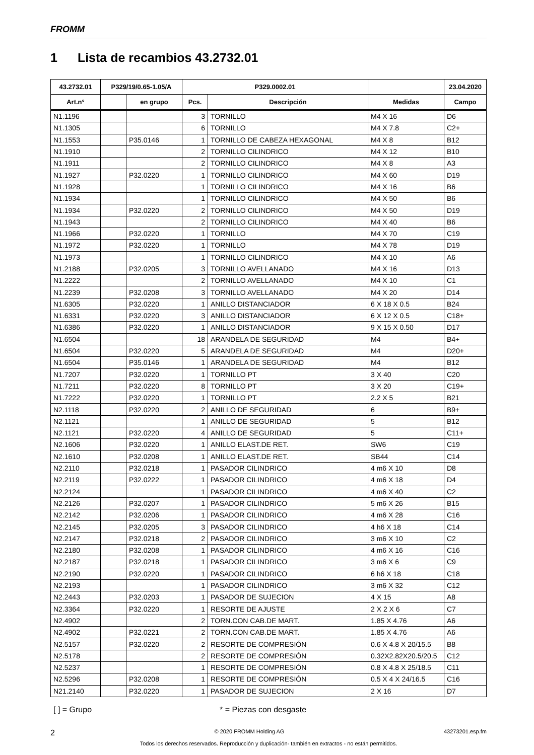FROMM
1 Lista de recambios 43.2732.01
| 43.2732.01 | P329/19/0.65-1.05/A | | P329.0002.01 | | | 23.04.2020 |
| --- | --- | --- | --- | --- | --- | --- |
| Art.n° | | en grupo | Pcs. | Descripción | Medidas | Campo |
| N1.1196 | | | 3 | TORNILLO | M4 X 16 | D6 |
| N1.1305 | | | 6 | TORNILLO | M4 X 7.8 | C2+ |
| N1.1553 | | P35.0146 | 1 | TORNILLO DE CABEZA HEXAGONAL | M4 X 8 | B12 |
| N1.1910 | | | 2 | TORNILLO CILINDRICO | M4 X 12 | B10 |
| N1.1911 | | | 2 | TORNILLO CILINDRICO | M4 X 8 | A3 |
| N1.1927 | | P32.0220 | 1 | TORNILLO CILINDRICO | M4 X 60 | D19 |
| N1.1928 | | | 1 | TORNILLO CILINDRICO | M4 X 16 | B6 |
| N1.1934 | | | 1 | TORNILLO CILINDRICO | M4 X 50 | B6 |
| N1.1934 | | P32.0220 | 2 | TORNILLO CILINDRICO | M4 X 50 | D19 |
| N1.1943 | | | 2 | TORNILLO CILINDRICO | M4 X 40 | B6 |
| N1.1966 | | P32.0220 | 1 | TORNILLO | M4 X 70 | C19 |
| N1.1972 | | P32.0220 | 1 | TORNILLO | M4 X 78 | D19 |
| N1.1973 | | | 1 | TORNILLO CILINDRICO | M4 X 10 | A6 |
| N1.2188 | | P32.0205 | 3 | TORNILLO AVELLANADO | M4 X 16 | D13 |
| N1.2222 | | | 2 | TORNILLO AVELLANADO | M4 X 10 | C1 |
| N1.2239 | | P32.0208 | 3 | TORNILLO AVELLANADO | M4 X 20 | D14 |
| N1.6305 | | P32.0220 | 1 | ANILLO DISTANCIADOR | 6 X 18 X 0.5 | B24 |
| N1.6331 | | P32.0220 | 3 | ANILLO DISTANCIADOR | 6 X 12 X 0.5 | C18+ |
| N1.6386 | | P32.0220 | 1 | ANILLO DISTANCIADOR | 9 X 15 X 0.50 | D17 |
| N1.6504 | | | 18 | ARANDELA DE SEGURIDAD | M4 | B4+ |
| N1.6504 | | P32.0220 | 5 | ARANDELA DE SEGURIDAD | M4 | D20+ |
| N1.6504 | | P35.0146 | 1 | ARANDELA DE SEGURIDAD | M4 | B12 |
| N1.7207 | | P32.0220 | 1 | TORNILLO PT | 3 X 40 | C20 |
| N1.7211 | | P32.0220 | 8 | TORNILLO PT | 3 X 20 | C19+ |
| N1.7222 | | P32.0220 | 1 | TORNILLO PT | 2.2 X 5 | B21 |
| N2.1118 | | P32.0220 | 2 | ANILLO DE SEGURIDAD | 6 | B9+ |
| N2.1121 | | | 1 | ANILLO DE SEGURIDAD | 5 | B12 |
| N2.1121 | | P32.0220 | 4 | ANILLO DE SEGURIDAD | 5 | C11+ |
| N2.1606 | | P32.0220 | 1 | ANILLO ELAST.DE RET. | SW6 | C19 |
| N2.1610 | | P32.0208 | 1 | ANILLO ELAST.DE RET. | SB44 | C14 |
| N2.2110 | | P32.0218 | 1 | PASADOR CILINDRICO | 4 m6 X 10 | D8 |
| N2.2119 | | P32.0222 | 1 | PASADOR CILINDRICO | 4 m6 X 18 | D4 |
| N2.2124 | | | 1 | PASADOR CILINDRICO | 4 m6 X 40 | C2 |
| N2.2126 | | P32.0207 | 1 | PASADOR CILINDRICO | 5 m6 X 26 | B15 |
| N2.2142 | | P32.0206 | 1 | PASADOR CILINDRICO | 4 m6 X 28 | C16 |
| N2.2145 | | P32.0205 | 3 | PASADOR CILINDRICO | 4 h6 X 18 | C14 |
| N2.2147 | | P32.0218 | 2 | PASADOR CILINDRICO | 3 m6 X 10 | C2 |
| N2.2180 | | P32.0208 | 1 | PASADOR CILINDRICO | 4 m6 X 16 | C16 |
| N2.2187 | | P32.0218 | 1 | PASADOR CILINDRICO | 3 m6 X 6 | C9 |
| N2.2190 | | P32.0220 | 1 | PASADOR CILINDRICO | 6 h6 X 18 | C18 |
| N2.2193 | | | 1 | PASADOR CILINDRICO | 3 m6 X 32 | C12 |
| N2.2443 | | P32.0203 | 1 | PASADOR DE SUJECION | 4 X 15 | A8 |
| N2.3364 | | P32.0220 | 1 | RESORTE DE AJUSTE | 2 X 2 X 6 | C7 |
| N2.4902 | | | 2 | TORN.CON CAB.DE MART. | 1.85 X 4.76 | A6 |
| N2.4902 | | P32.0221 | 2 | TORN.CON CAB.DE MART. | 1.85 X 4.76 | A6 |
| N2.5157 | | P32.0220 | 2 | RESORTE DE COMPRESIÓN | 0.6 X 4.8 X 20/15.5 | B8 |
| N2.5178 | | | 2 | RESORTE DE COMPRESIÓN | 0.32X2.82X20.5/20.5 | C12 |
| N2.5237 | | | 1 | RESORTE DE COMPRESIÓN | 0.8 X 4.8 X 25/18.5 | C11 |
| N2.5296 | | P32.0208 | 1 | RESORTE DE COMPRESIÓN | 0.5 X 4 X 24/16.5 | C16 |
| N21.2140 | | P32.0220 | 1 | PASADOR DE SUJECION | 2 X 16 | D7 |
[ ] = Grupo * = Piezas con desgaste
2 © 2020 FROMM Holding AG 43273201.esp.fm
Todos los derechos reservados. Reproducción y duplicación- también en extractos - no están permitidos.